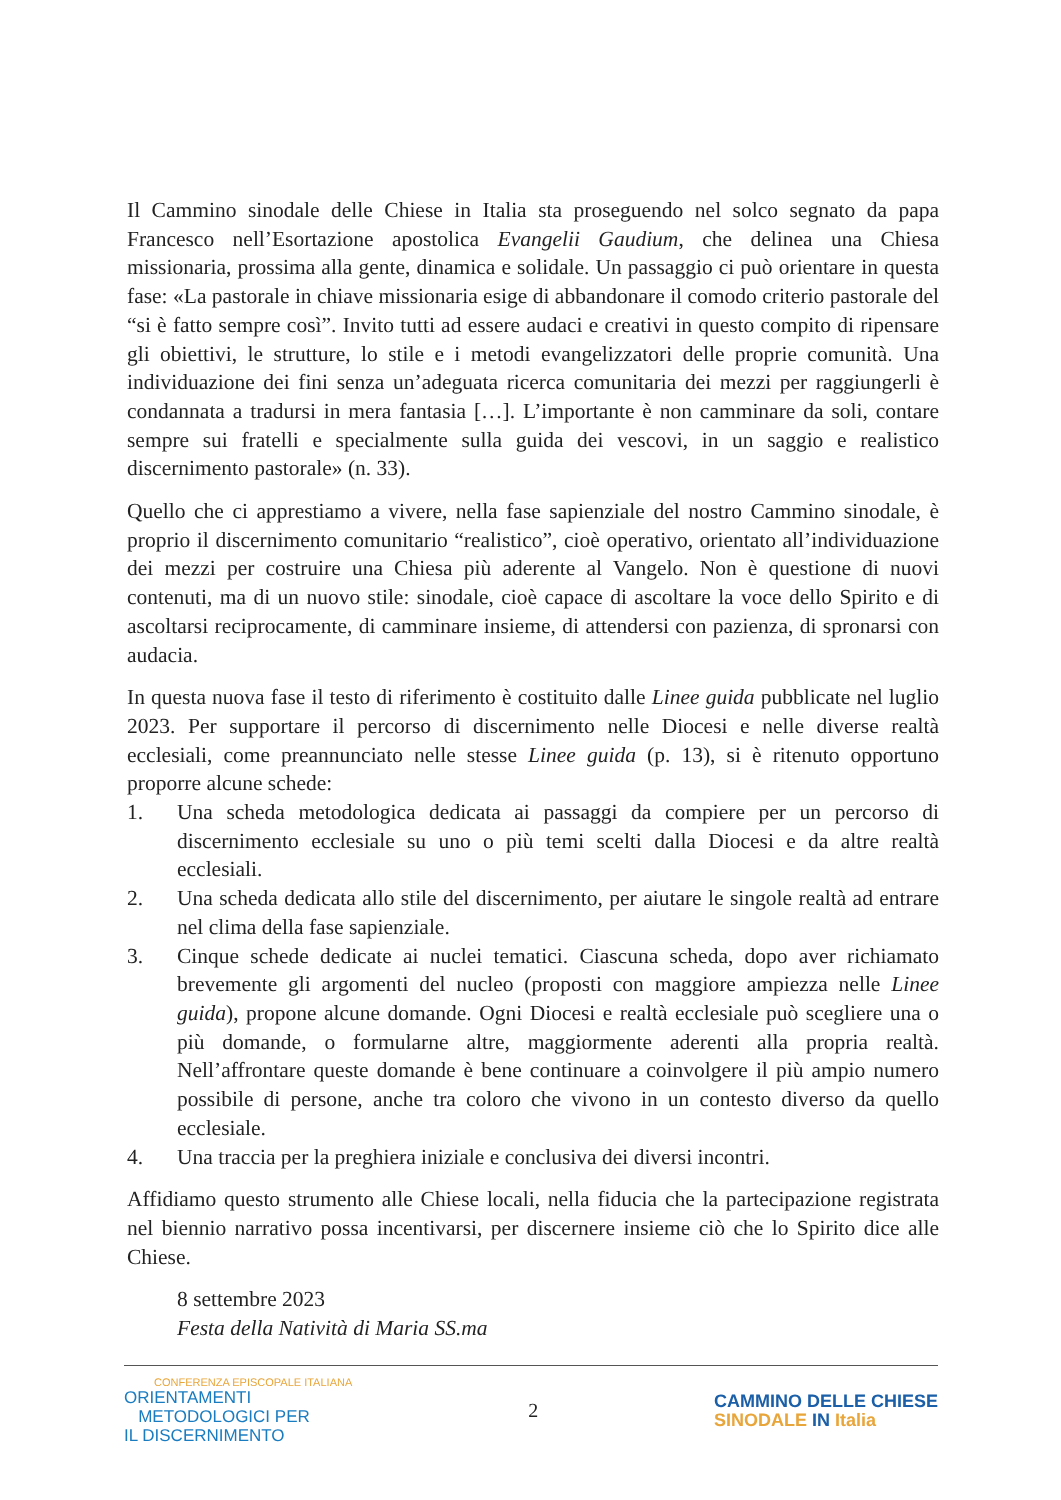Il Cammino sinodale delle Chiese in Italia sta proseguendo nel solco segnato da papa Francesco nell’Esortazione apostolica Evangelii Gaudium, che delinea una Chiesa missionaria, prossima alla gente, dinamica e solidale. Un passaggio ci può orientare in questa fase: «La pastorale in chiave missionaria esige di abbandonare il comodo criterio pastorale del “si è fatto sempre così”. Invito tutti ad essere audaci e creativi in questo compito di ripensare gli obiettivi, le strutture, lo stile e i metodi evangelizzatori delle proprie comunità. Una individuazione dei fini senza un’adeguata ricerca comunitaria dei mezzi per raggiungerli è condannata a tradursi in mera fantasia […]. L’importante è non camminare da soli, contare sempre sui fratelli e specialmente sulla guida dei vescovi, in un saggio e realistico discernimento pastorale» (n. 33).
Quello che ci apprestiamo a vivere, nella fase sapienziale del nostro Cammino sinodale, è proprio il discernimento comunitario “realistico”, cioè operativo, orientato all’individuazione dei mezzi per costruire una Chiesa più aderente al Vangelo. Non è questione di nuovi contenuti, ma di un nuovo stile: sinodale, cioè capace di ascoltare la voce dello Spirito e di ascoltarsi reciprocamente, di camminare insieme, di attendersi con pazienza, di spronarsi con audacia.
In questa nuova fase il testo di riferimento è costituito dalle Linee guida pubblicate nel luglio 2023. Per supportare il percorso di discernimento nelle Diocesi e nelle diverse realtà ecclesiali, come preannunciato nelle stesse Linee guida (p. 13), si è ritenuto opportuno proporre alcune schede:
1. Una scheda metodologica dedicata ai passaggi da compiere per un percorso di discernimento ecclesiale su uno o più temi scelti dalla Diocesi e da altre realtà ecclesiali.
2. Una scheda dedicata allo stile del discernimento, per aiutare le singole realtà ad entrare nel clima della fase sapienziale.
3. Cinque schede dedicate ai nuclei tematici. Ciascuna scheda, dopo aver richiamato brevemente gli argomenti del nucleo (proposti con maggiore ampiezza nelle Linee guida), propone alcune domande. Ogni Diocesi e realtà ecclesiale può scegliere una o più domande, o formularne altre, maggiormente aderenti alla propria realtà. Nell’affrontare queste domande è bene continuare a coinvolgere il più ampio numero possibile di persone, anche tra coloro che vivono in un contesto diverso da quello ecclesiale.
4. Una traccia per la preghiera iniziale e conclusiva dei diversi incontri.
Affidiamo questo strumento alle Chiese locali, nella fiducia che la partecipazione registrata nel biennio narrativo possa incentivarsi, per discernere insieme ciò che lo Spirito dice alle Chiese.
8 settembre 2023
Festa della Natività di Maria SS.ma
CONFERENZA EPISCOPALE ITALIANA
ORIENTAMENTI
METODOLOGICI PER
IL DISCERNIMENTO
2
CAMMINO DELLE CHIESE
SINODALE IN Italia